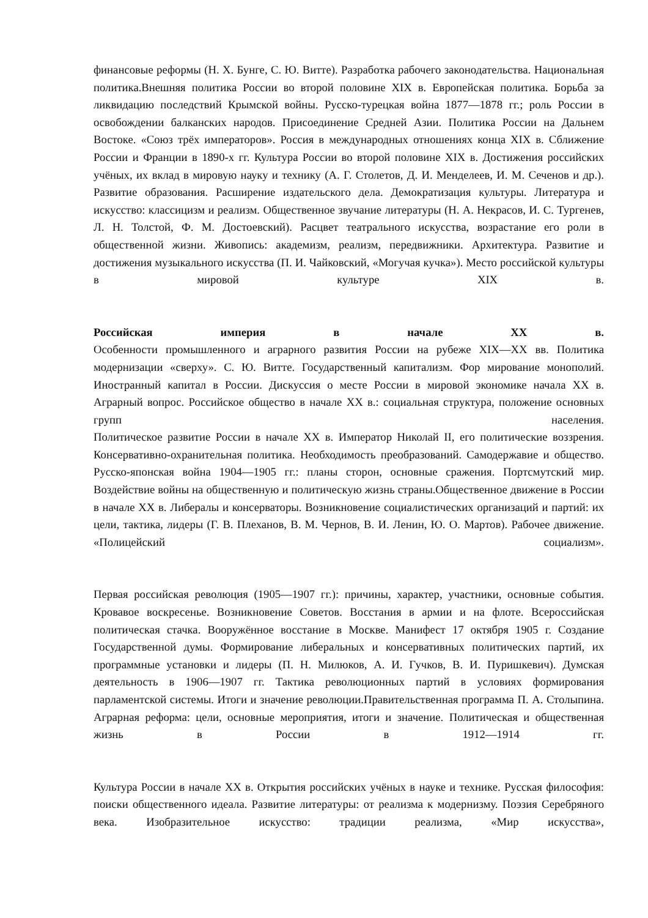финансовые реформы (Н. Х. Бунге, С. Ю. Витте). Разработка рабочего законодательства. Национальная политика.Внешняя политика России во второй половине XIX в. Европейская политика. Борьба за ликвидацию последствий Крымской войны. Русско-турецкая война 1877—1878 гг.; роль России в освобождении балканских народов. Присоединение Средней Азии. Политика России на Дальнем Востоке. «Союз трёх императоров». Россия в международных отношениях конца XIX в. Сближение России и Франции в 1890-х гг. Культура России во второй половине XIX в. Достижения российских учёных, их вклад в мировую науку и технику (А. Г. Столетов, Д. И. Менделеев, И. М. Сеченов и др.). Развитие образования. Расширение издательского дела. Демократизация культуры. Литература и искусство: классицизм и реализм. Общественное звучание литературы (Н. А. Некрасов, И. С. Тургенев, Л. Н. Толстой, Ф. М. Достоевский). Расцвет театрального искусства, возрастание его роли в общественной жизни. Живопись: академизм, реализм, передвижники. Архитектура. Развитие и достижения музыкального искусства (П. И. Чайковский, «Могучая кучка»). Место российской культуры в мировой культуре XIX в.
Российская империя в начале XX в.
Особенности промышленного и аграрного развития России на рубеже XIX—XX вв. Политика модернизации «сверху». С. Ю. Витте. Государственный капитализм. Фор мирование монополий. Иностранный капитал в России. Дискуссия о месте России в мировой экономике начала XX в. Аграрный вопрос. Российское общество в начале XX в.: социальная структура, положение основных групп населения.
Политическое развитие России в начале XX в. Император Николай II, его политические воззрения. Консервативно-охранительная политика. Необходимость преобразований. Самодержавие и общество. Русско-японская война 1904—1905 гг.: планы сторон, основные сражения. Портсмутский мир. Воздействие войны на общественную и политическую жизнь страны.Общественное движение в России в начале XX в. Либералы и консерваторы. Возникновение социалистических организаций и партий: их цели, тактика, лидеры (Г. В. Плеханов, В. М. Чернов, В. И. Ленин, Ю. О. Мартов). Рабочее движение. «Полицейский социализм».
Первая российская революция (1905—1907 гг.): причины, характер, участники, основные события. Кровавое воскресенье. Возникновение Советов. Восстания в армии и на флоте. Всероссийская политическая стачка. Вооружённое восстание в Москве. Манифест 17 октября 1905 г. Создание Государственной думы. Формирование либеральных и консервативных политических партий, их программные установки и лидеры (П. Н. Милюков, А. И. Гучков, В. И. Пуришкевич). Думская деятельность в 1906—1907 гг. Тактика революционных партий в условиях формирования парламентской системы. Итоги и значение революции.Правительственная программа П. А. Столыпина. Аграрная реформа: цели, основные мероприятия, итоги и значение. Политическая и общественная жизнь в России в 1912—1914 гг.
Культура России в начале XX в. Открытия российских учёных в науке и технике. Русская философия: поиски общественного идеала. Развитие литературы: от реализма к модернизму. Поэзия Серебряного века. Изобразительное искусство: традиции реализма, «Мир искусства»,